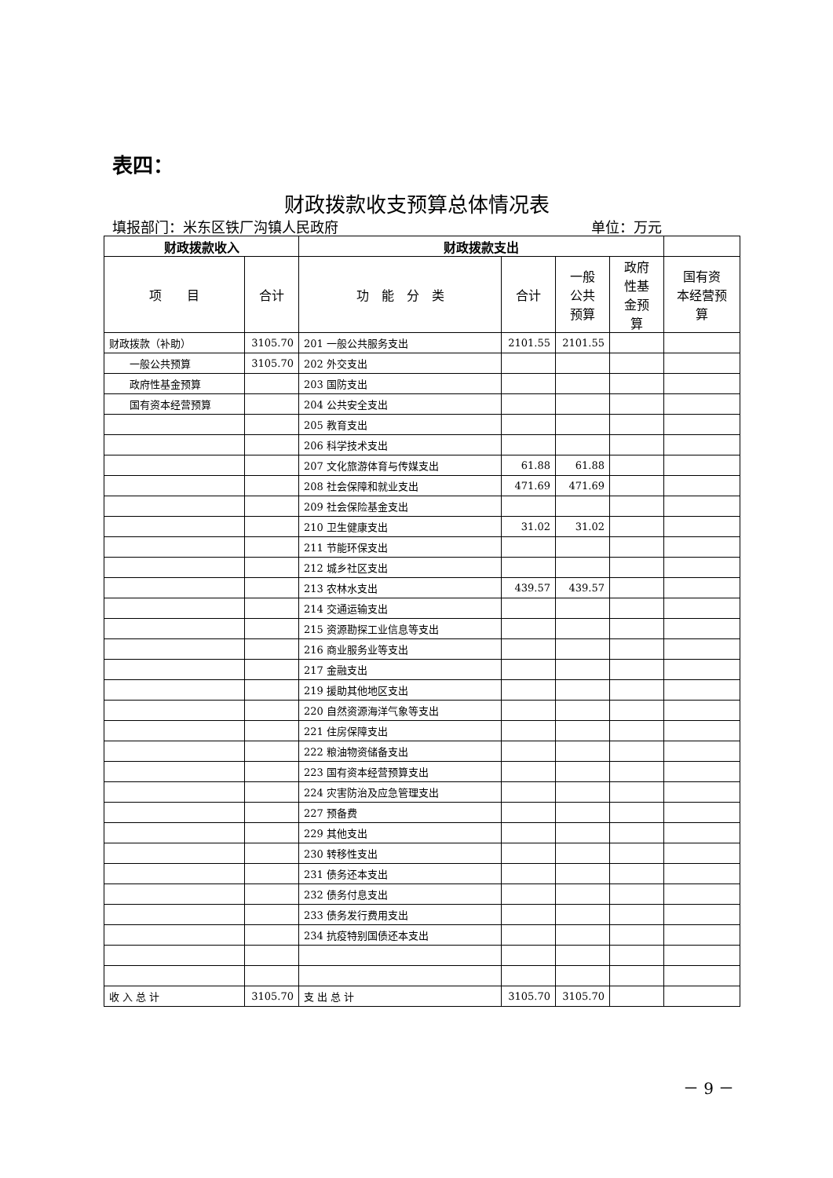表四：
财政拨款收支预算总体情况表
填报部门：米东区铁厂沟镇人民政府 单位：万元
| 财政拨款收入 | | 财政拨款支出 | | | | |
| --- | --- | --- | --- | --- | --- | --- |
| 项 目 | 合计 | 功 能 分 类 | 合计 | 一般 公共 预算 | 政府 性基 金预 算 | 国有资 本经营预 算 |
| 财政拨款（补助） | 3105.70 | 201 一般公共服务支出 | 2101.55 | 2101.55 | | |
| 一般公共预算 | 3105.70 | 202 外交支出 | | | | |
| 政府性基金预算 | | 203 国防支出 | | | | |
| 国有资本经营预算 | | 204 公共安全支出 | | | | |
| | | 205 教育支出 | | | | |
| | | 206 科学技术支出 | | | | |
| | | 207 文化旅游体育与传媒支出 | 61.88 | 61.88 | | |
| | | 208 社会保障和就业支出 | 471.69 | 471.69 | | |
| | | 209 社会保险基金支出 | | | | |
| | | 210 卫生健康支出 | 31.02 | 31.02 | | |
| | | 211 节能环保支出 | | | | |
| | | 212 城乡社区支出 | | | | |
| | | 213 农林水支出 | 439.57 | 439.57 | | |
| | | 214 交通运输支出 | | | | |
| | | 215 资源勘探工业信息等支出 | | | | |
| | | 216 商业服务业等支出 | | | | |
| | | 217 金融支出 | | | | |
| | | 219 援助其他地区支出 | | | | |
| | | 220 自然资源海洋气象等支出 | | | | |
| | | 221 住房保障支出 | | | | |
| | | 222 粮油物资储备支出 | | | | |
| | | 223 国有资本经营预算支出 | | | | |
| | | 224 灾害防治及应急管理支出 | | | | |
| | | 227 预备费 | | | | |
| | | 229 其他支出 | | | | |
| | | 230 转移性支出 | | | | |
| | | 231 债务还本支出 | | | | |
| | | 232 债务付息支出 | | | | |
| | | 233 债务发行费用支出 | | | | |
| | | 234 抗疫特别国债还本支出 | | | | |
| 收 入 总 计 | 3105.70 | 支 出 总 计 | 3105.70 | 3105.70 | | |
－ 9 －